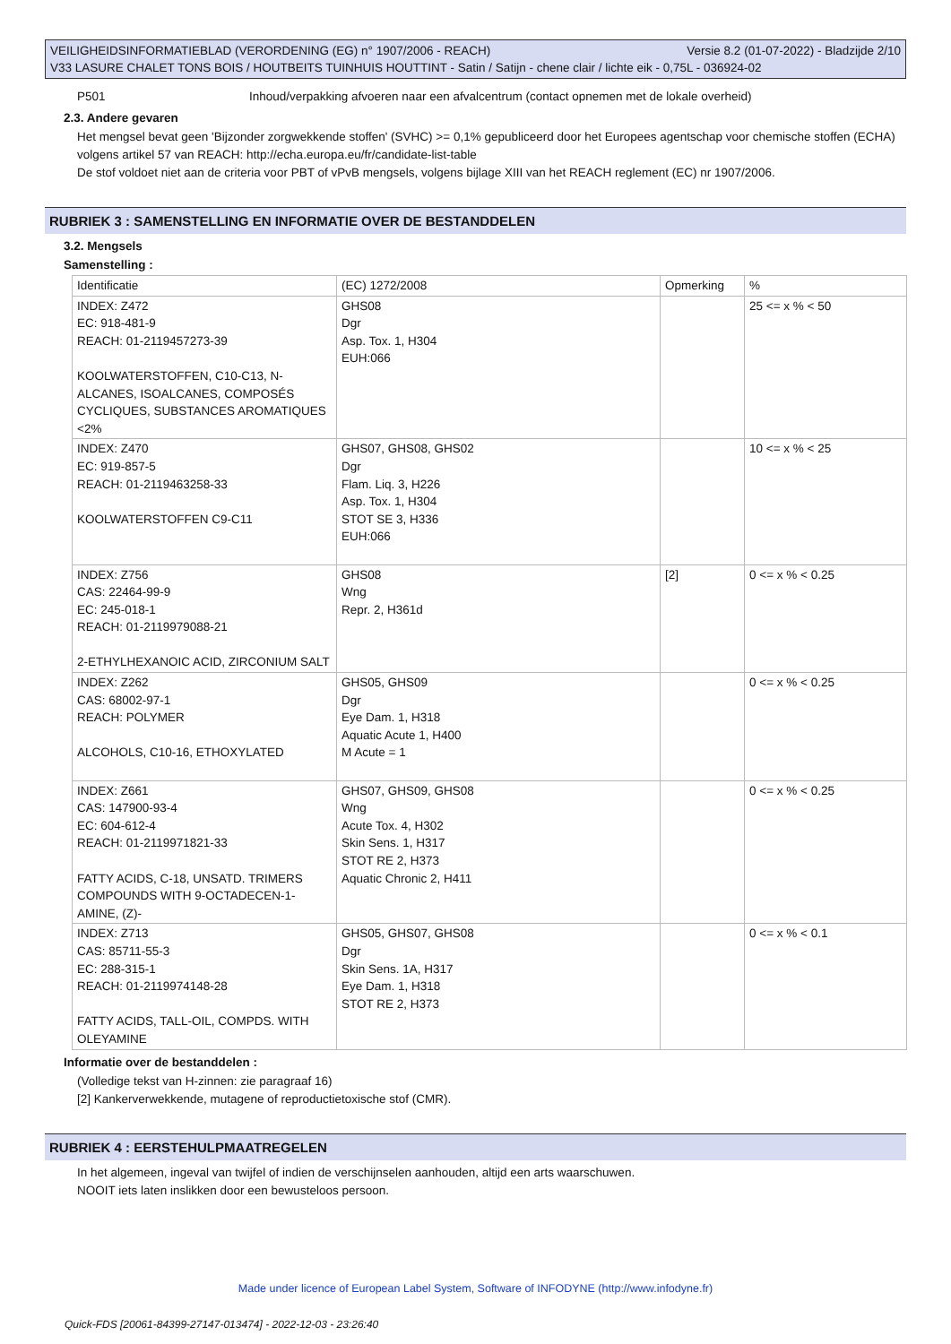Versie 8.2 (01-07-2022) - Bladzijde 2/10 VEILIGHEIDSINFORMATIEBLAD (VERORDENING (EG) n° 1907/2006 - REACH)
V33 LASURE CHALET TONS BOIS / HOUTBEITS TUINHUIS HOUTTINT - Satin / Satijn - chene clair / lichte eik - 0,75L - 036924-02
P501 Inhoud/verpakking afvoeren naar een afvalcentrum (contact opnemen met de lokale overheid)
2.3. Andere gevaren
Het mengsel bevat geen 'Bijzonder zorgwekkende stoffen' (SVHC) >= 0,1% gepubliceerd door het Europees agentschap voor chemische stoffen (ECHA) volgens artikel 57 van REACH: http://echa.europa.eu/fr/candidate-list-table
De stof voldoet niet aan de criteria voor PBT of vPvB mengsels, volgens bijlage XIII van het REACH reglement (EC) nr 1907/2006.
RUBRIEK 3 : SAMENSTELLING EN INFORMATIE OVER DE BESTANDDELEN
3.2. Mengsels
Samenstelling :
| Identificatie | (EC) 1272/2008 | Opmerking | % |
| INDEX: Z472 EC: 918-481-9 REACH: 01-2119457273-39 KOOLWATERSTOFFEN, C10-C13, N-ALCANES, ISOALCANES, COMPOSÉS CYCLIQUES, SUBSTANCES AROMATIQUES <2% | GHS08 Dgr Asp. Tox. 1, H304 EUH:066 | | 25 <= x % < 50 |
| INDEX: Z470 EC: 919-857-5 REACH: 01-2119463258-33 KOOLWATERSTOFFEN C9-C11 | GHS07, GHS08, GHS02 Dgr Flam. Liq. 3, H226 Asp. Tox. 1, H304 STOT SE 3, H336 EUH:066 | | 10 <= x % < 25 |
| INDEX: Z756 CAS: 22464-99-9 EC: 245-018-1 REACH: 01-2119979088-21 2-ETHYLHEXANOIC ACID, ZIRCONIUM SALT | GHS08 Wng Repr. 2, H361d | [2] | 0 <= x % < 0.25 |
| INDEX: Z262 CAS: 68002-97-1 REACH: POLYMER ALCOHOLS, C10-16, ETHOXYLATED | GHS05, GHS09 Dgr Eye Dam. 1, H318 Aquatic Acute 1, H400 M Acute = 1 | | 0 <= x % < 0.25 |
| INDEX: Z661 CAS: 147900-93-4 EC: 604-612-4 REACH: 01-2119971821-33 FATTY ACIDS, C-18, UNSATD. TRIMERS COMPOUNDS WITH 9-OCTADECEN-1-AMINE, (Z)- | GHS07, GHS09, GHS08 Wng Acute Tox. 4, H302 Skin Sens. 1, H317 STOT RE 2, H373 Aquatic Chronic 2, H411 | | 0 <= x % < 0.25 |
| INDEX: Z713 CAS: 85711-55-3 EC: 288-315-1 REACH: 01-2119974148-28 FATTY ACIDS, TALL-OIL, COMPDS. WITH OLEYAMINE | GHS05, GHS07, GHS08 Dgr Skin Sens. 1A, H317 Eye Dam. 1, H318 STOT RE 2, H373 | | 0 <= x % < 0.1 |
Informatie over de bestanddelen :
(Volledige tekst van H-zinnen: zie paragraaf 16)
[2] Kankerverwekkende, mutagene of reproductietoxische stof (CMR).
RUBRIEK 4 : EERSTEHULPMAATREGELEN
In het algemeen, ingeval van twijfel of indien de verschijnselen aanhouden, altijd een arts waarschuwen.
NOOIT iets laten inslikken door een bewusteloos persoon.
Made under licence of European Label System, Software of INFODYNE (http://www.infodyne.fr)
Quick-FDS [20061-84399-27147-013474] - 2022-12-03 - 23:26:40